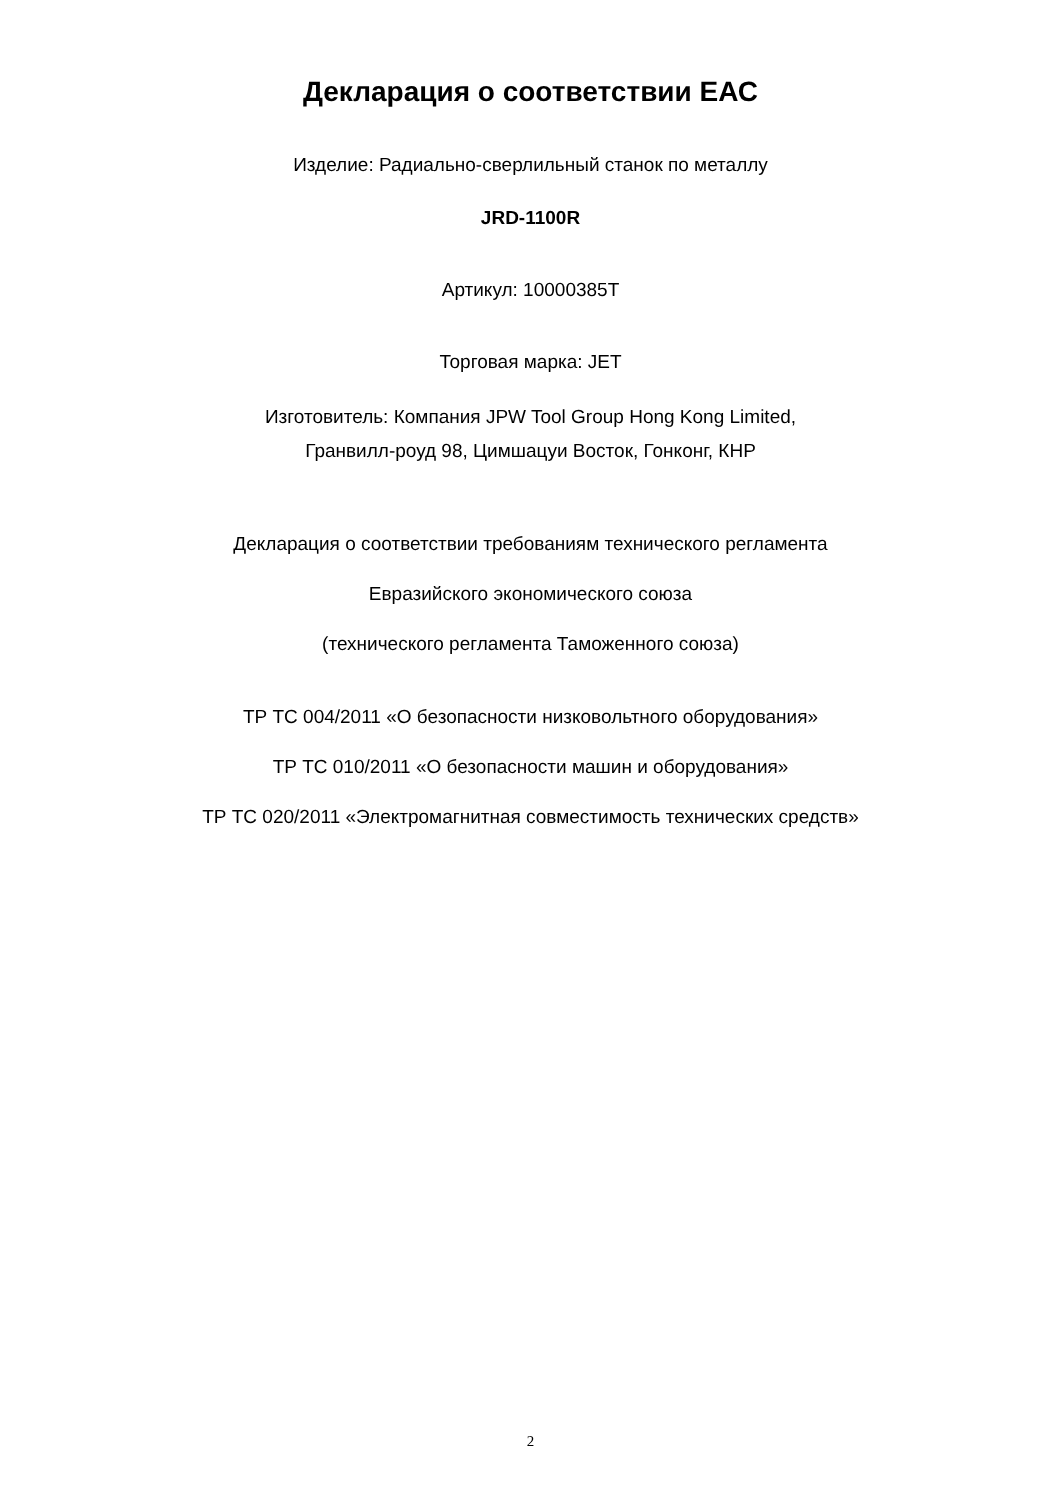Декларация о соответствии ЕАС
Изделие: Радиально-сверлильный станок по металлу
JRD-1100R
Артикул: 10000385T
Торговая марка: JET
Изготовитель: Компания JPW Tool Group Hong Kong Limited,
Гранвилл-роуд 98, Цимшацуи Восток, Гонконг, КНР
Декларация о соответствии требованиям технического регламента
Евразийского экономического союза
(технического регламента Таможенного союза)
ТР ТС 004/2011 «О безопасности низковольтного оборудования»
ТР ТС 010/2011 «О безопасности машин и оборудования»
ТР ТС 020/2011 «Электромагнитная совместимость технических средств»
2